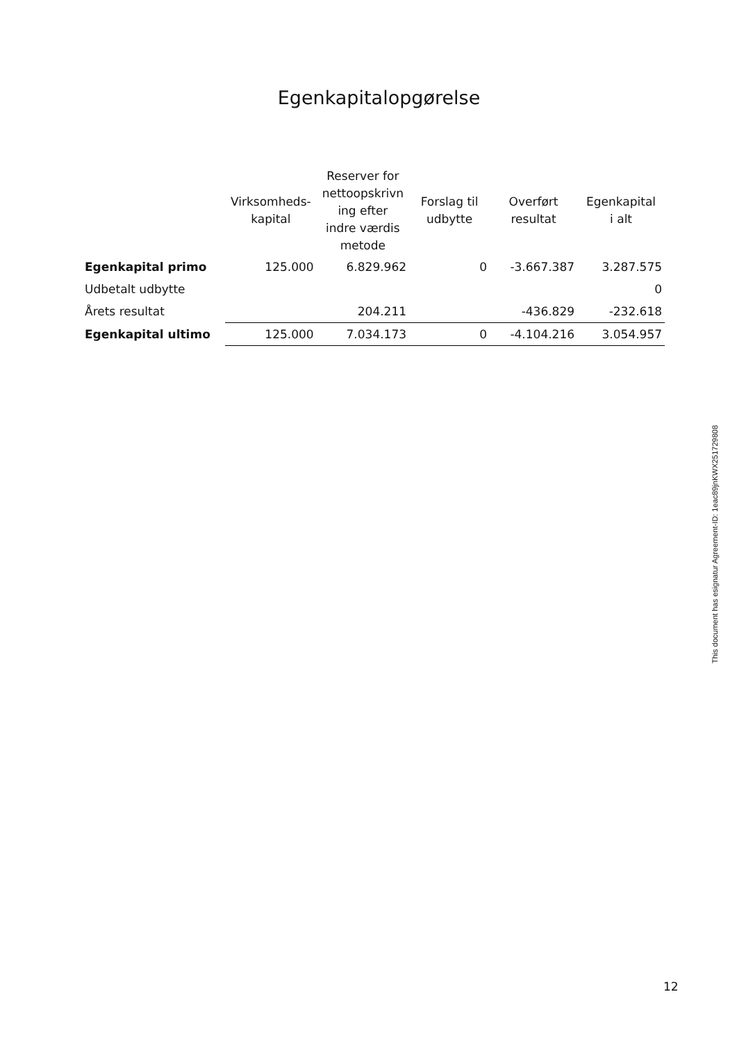Egenkapitalopgørelse
| | Virksomheds- kapital | Reserver for nettoopskrivn ing efter indre værdis metode | Forslag til udbytte | Overført resultat | Egenkapital i alt |
| --- | --- | --- | --- | --- | --- |
| Egenkapital primo | 125.000 | 6.829.962 | 0 | -3.667.387 | 3.287.575 |
| Udbetalt udbytte | | | | | 0 |
| Årets resultat | | 204.211 | | -436.829 | -232.618 |
| Egenkapital ultimo | 125.000 | 7.034.173 | 0 | -4.104.216 | 3.054.957 |
This document has esignatur Agreement-ID: 1eac89jnKWX251729808
12